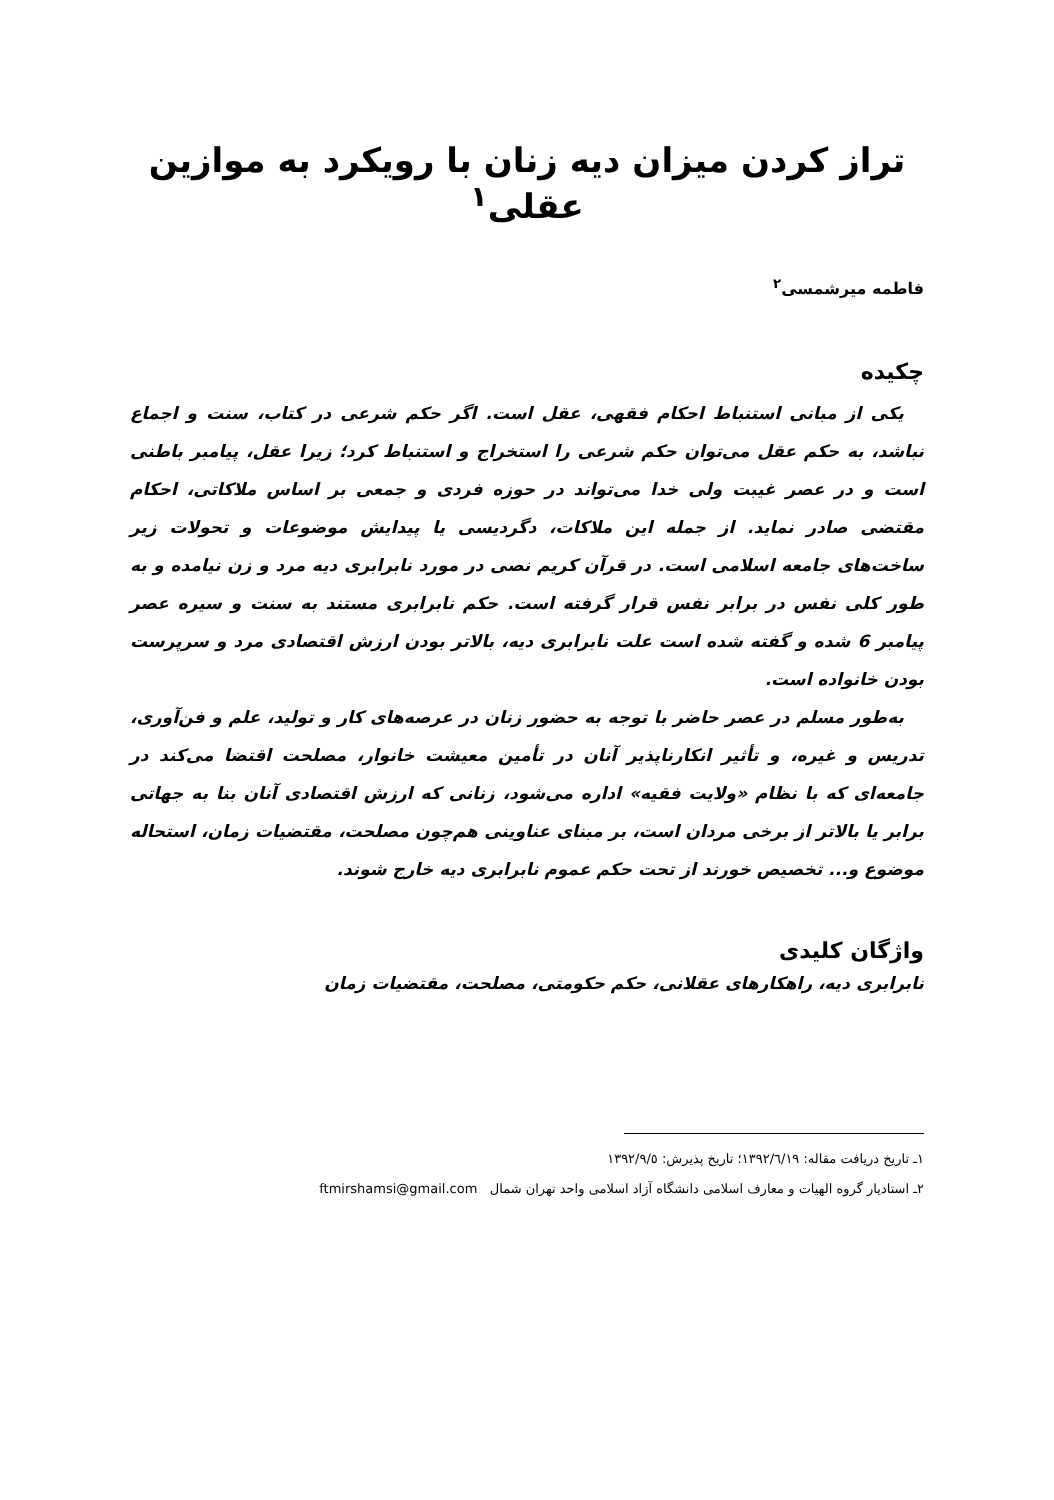تراز کردن میزان دیه زنان با رویکرد به موازین عقلی<sup>۱</sup>
فاطمه میرشمسی<sup>۲</sup>
چکیده
یکی از مبانی استنباط احکام فقهی، عقل است. اگر حکم شرعی در کتاب، سنت و اجماع نباشد، به حکم عقل می‌توان حکم شرعی را استخراج و استنباط کرد؛ زیرا عقل، پیامبر باطنی است و در عصر غیبت ولی خدا می‌تواند در حوزه فردی و جمعی بر اساس ملاکاتی، احکام مقتضی صادر نماید. از جمله این ملاکات، دگردیسی یا پیدایش موضوعات و تحولات زیر ساخت‌های جامعه اسلامی است. در قرآن کریم نصی در مورد نابرابری دیه مرد و زن نیامده و به طور کلی نفس در برابر نفس قرار گرفته است. حکم نابرابری مستند به سنت و سیره عصر پیامبر 6 شده و گفته شده است علت نابرابری دیه، بالاتر بودن ارزش اقتصادی مرد و سرپرست بودن خانواده است.
به‌طور مسلم در عصر حاضر با توجه به حضور زنان در عرصه‌های کار و تولید، علم و فن‌آوری، تدریس و غیره، و تأثیر انکارناپذیر آنان در تأمین معیشت خانوار، مصلحت اقتضا می‌کند در جامعه‌ای که با نظام «ولایت فقیه» اداره می‌شود، زنانی که ارزش اقتصادی آنان بنا به جهاتی برابر یا بالاتر از برخی مردان است، بر مبنای عناوینی هم‌چون مصلحت، مقتضیات زمان، استحاله موضوع و... تخصیص خورند از تحت حکم عموم نابرابری دیه خارج شوند.
واژگان کلیدی
نابرابری دیه، راهکارهای عقلانی، حکم حکومتی، مصلحت، مقتضیات زمان
۱ـ تاریخ دریافت مقاله: ۱۳۹۲/٦/۱۹؛ تاریخ پذیرش: ۱۳۹۲/۹/٥
۲ـ استادیار گروه الهیات و معارف اسلامی دانشگاه آزاد اسلامی واحد تهران شمال ftmirshamsi@gmail.com